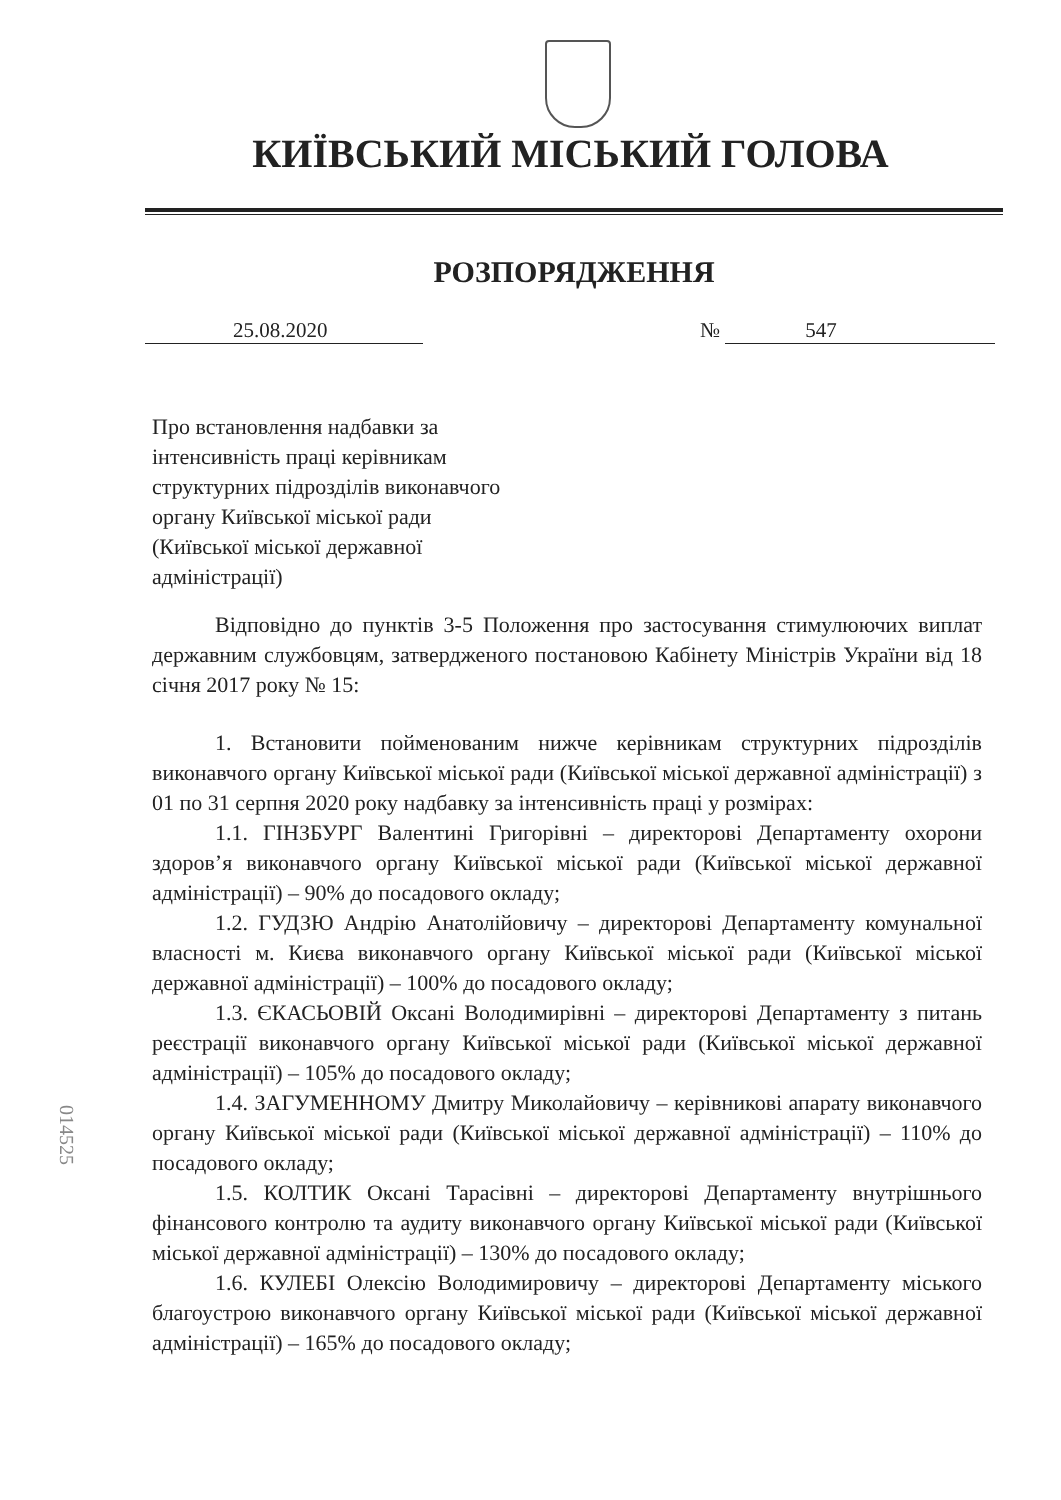КИЇВСЬКИЙ МІСЬКИЙ ГОЛОВА
РОЗПОРЯДЖЕННЯ
25.08.2020 № 547
Про встановлення надбавки за
інтенсивність праці керівникам
структурних підрозділів виконавчого
органу Київської міської ради
(Київської міської державної
адміністрації)
Відповідно до пунктів 3-5 Положення про застосування стимулюючих виплат державним службовцям, затвердженого постановою Кабінету Міністрів України від 18 січня 2017 року № 15:
1. Встановити пойменованим нижче керівникам структурних підрозділів виконавчого органу Київської міської ради (Київської міської державної адміністрації) з 01 по 31 серпня 2020 року надбавку за інтенсивність праці у розмірах:
1.1. ГІНЗБУРГ Валентині Григорівні – директорові Департаменту охорони здоров’я виконавчого органу Київської міської ради (Київської міської державної адміністрації) – 90% до посадового окладу;
1.2. ГУДЗЮ Андрію Анатолійовичу – директорові Департаменту комунальної власності м. Києва виконавчого органу Київської міської ради (Київської міської державної адміністрації) – 100% до посадового окладу;
1.3. ЄКАСЬОВІЙ Оксані Володимирівні – директорові Департаменту з питань реєстрації виконавчого органу Київської міської ради (Київської міської державної адміністрації) – 105% до посадового окладу;
1.4. ЗАГУМЕННОМУ Дмитру Миколайовичу – керівникові апарату виконавчого органу Київської міської ради (Київської міської державної адміністрації) – 110% до посадового окладу;
1.5. КОЛТИК Оксані Тарасівні – директорові Департаменту внутрішнього фінансового контролю та аудиту виконавчого органу Київської міської ради (Київської міської державної адміністрації) – 130% до посадового окладу;
1.6. КУЛЕБІ Олексію Володимировичу – директорові Департаменту міського благоустрою виконавчого органу Київської міської ради (Київської міської державної адміністрації) – 165% до посадового окладу;
014525